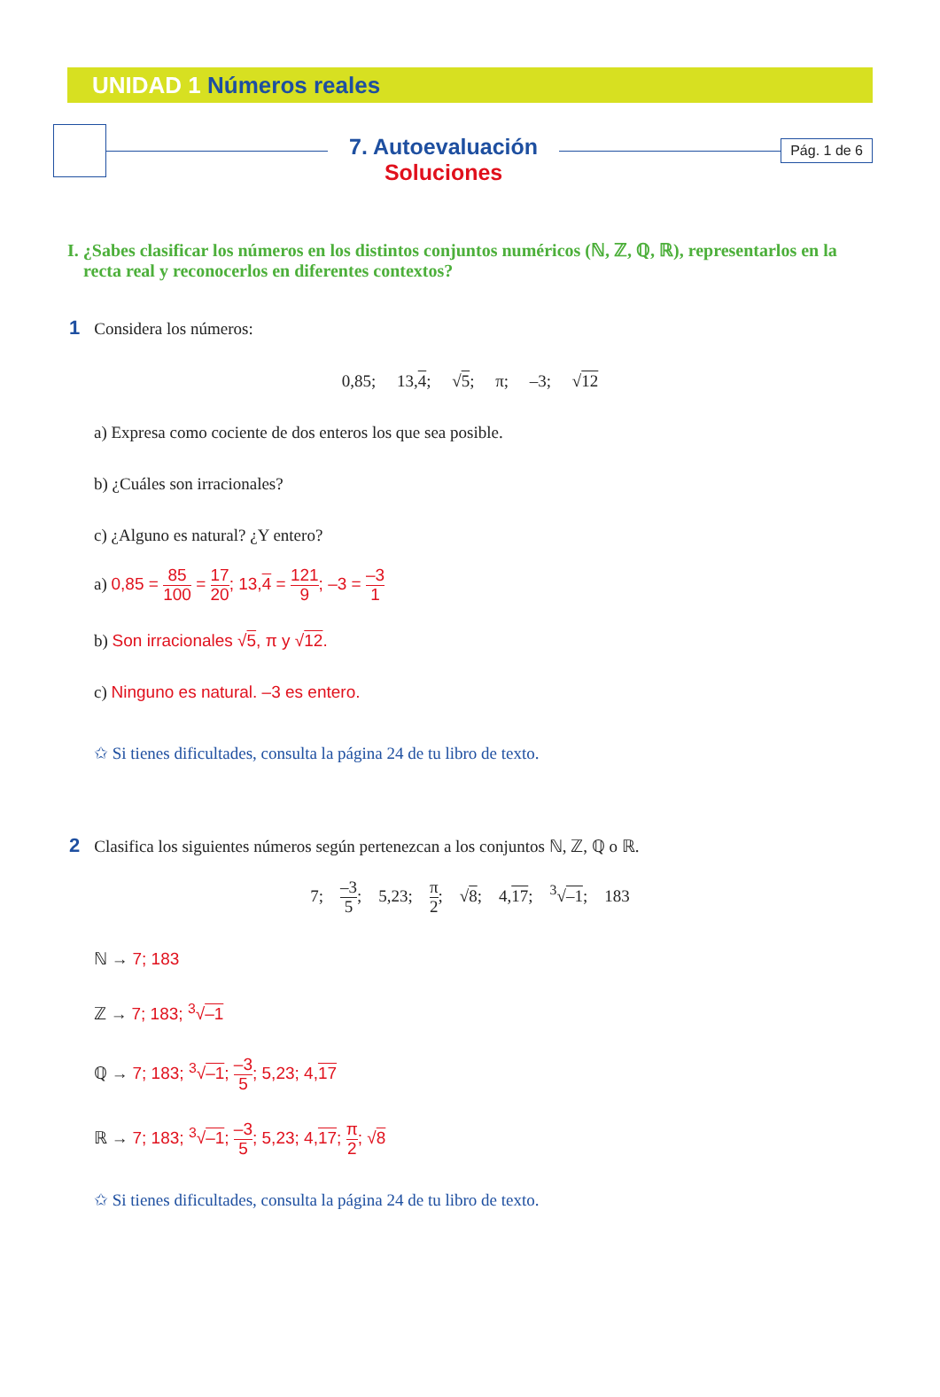UNIDAD 1 Números reales
7. Autoevaluación
Soluciones
Pág. 1 de 6
I. ¿Sabes clasificar los números en los distintos conjuntos numéricos (ℕ, ℤ, ℚ, ℝ), representarlos en la recta real y reconocerlos en diferentes contextos?
1 Considera los números:
0,85; 13,4; √5; π; –3; √12
a) Expresa como cociente de dos enteros los que sea posible.
b) ¿Cuáles son irracionales?
c) ¿Alguno es natural? ¿Y entero?
a) 0,85 = 85 100 = 17 20; 13,4 = 121 9; –3 = –3 1
b) Son irracionales √5, π y √12.
c) Ninguno es natural. –3 es entero.
✩ Si tienes dificultades, consulta la página 24 de tu libro de texto.
2 Clasifica los siguientes números según pertenezcan a los conjuntos ℕ, ℤ, ℚ o ℝ.
7; –3 5; 5,23; π 2; √8; 4,17; <sup>3</sup>√–1; 183
ℕ → 7; 183
ℤ → 7; 183; <sup>3</sup>√–1
ℚ → 7; 183; <sup>3</sup>√–1; –3 5; 5,23; 4,17
ℝ → 7; 183; <sup>3</sup>√–1; –3 5; 5,23; 4,17; π 2; √8
✩ Si tienes dificultades, consulta la página 24 de tu libro de texto.